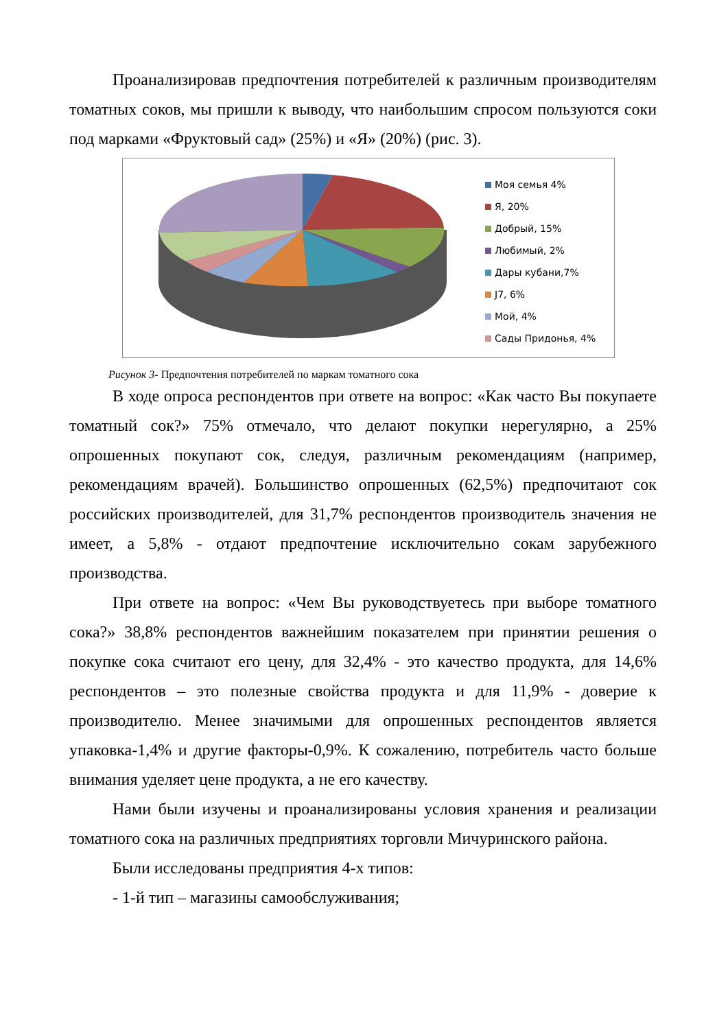Проанализировав предпочтения потребителей к различным производителям томатных соков, мы пришли к выводу, что наибольшим спросом пользуются соки под марками «Фруктовый сад» (25%) и «Я» (20%) (рис. 3).
Моя семья 4%
Я, 20%
Добрый, 15%
Любимый, 2%
Дары кубани,7%
J7, 6%
Мой, 4%
Сады Придонья, 4%
Рисунок 3- Предпочтения потребителей по маркам томатного сока
В ходе опроса респондентов при ответе на вопрос: «Как часто Вы покупаете томатный сок?» 75% отмечало, что делают покупки нерегулярно, а 25% опрошенных покупают сок, следуя, различным рекомендациям (например, рекомендациям врачей). Большинство опрошенных (62,5%) предпочитают сок российских производителей, для 31,7% респондентов производитель значения не имеет, а 5,8% - отдают предпочтение исключительно сокам зарубежного производства.
При ответе на вопрос: «Чем Вы руководствуетесь при выборе томатного сока?» 38,8% респондентов важнейшим показателем при принятии решения о покупке сока считают его цену, для 32,4% - это качество продукта, для 14,6% респондентов – это полезные свойства продукта и для 11,9% - доверие к производителю. Менее значимыми для опрошенных респондентов является упаковка-1,4% и другие факторы-0,9%. К сожалению, потребитель часто больше внимания уделяет цене продукта, а не его качеству.
Нами были изучены и проанализированы условия хранения и реализации томатного сока на различных предприятиях торговли Мичуринского района.
Были исследованы предприятия 4-х типов:
- 1-й тип – магазины самообслуживания;